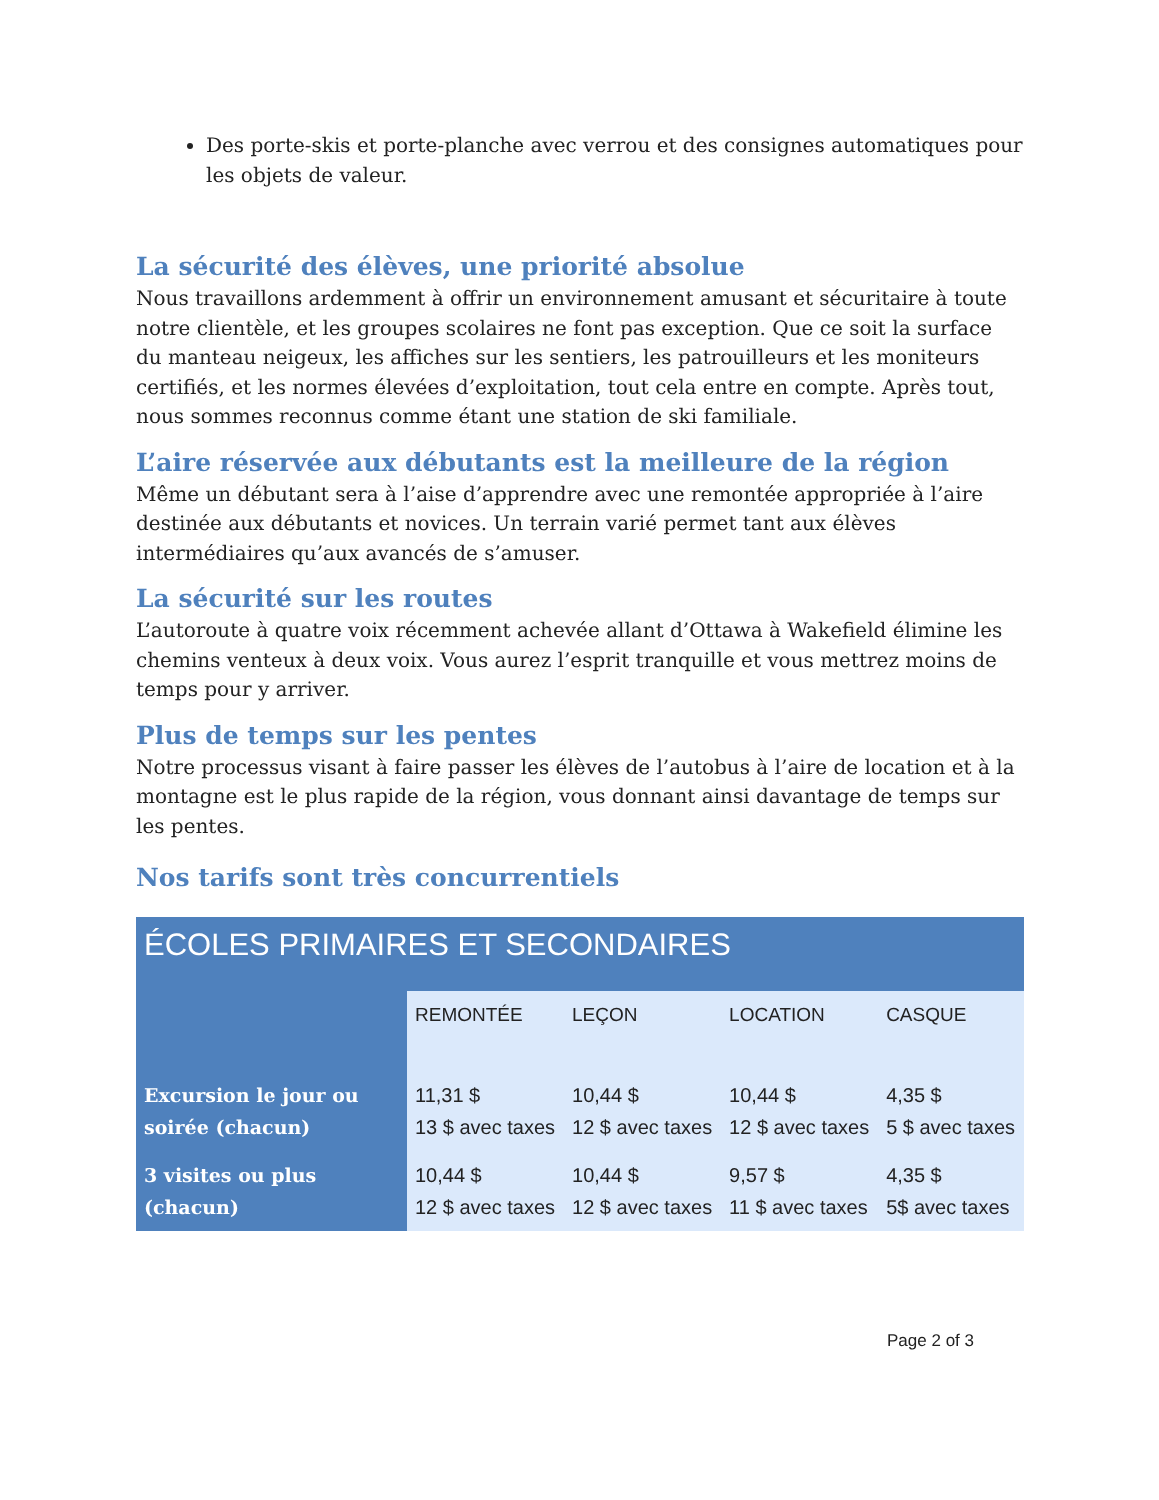Des porte-skis et porte-planche avec verrou et des consignes automatiques pour les objets de valeur.
La sécurité des élèves, une priorité absolue
Nous travaillons ardemment à offrir un environnement amusant et sécuritaire à toute notre clientèle, et les groupes scolaires ne font pas exception. Que ce soit la surface du manteau neigeux, les affiches sur les sentiers, les patrouilleurs et les moniteurs certifiés, et les normes élevées d’exploitation, tout cela entre en compte. Après tout, nous sommes reconnus comme étant une station de ski familiale.
L’aire réservée aux débutants est la meilleure de la région
Même un débutant sera à l’aise d’apprendre avec une remontée appropriée à l’aire destinée aux débutants et novices. Un terrain varié permet tant aux élèves intermédiaires qu’aux avancés de s’amuser.
La sécurité sur les routes
L’autoroute à quatre voix récemment achevée allant d’Ottawa à Wakefield élimine les chemins venteux à deux voix. Vous aurez l’esprit tranquille et vous mettrez moins de temps pour y arriver.
Plus de temps sur les pentes
Notre processus visant à faire passer les élèves de l’autobus à l’aire de location et à la montagne est le plus rapide de la région, vous donnant ainsi davantage de temps sur les pentes.
Nos tarifs sont très concurrentiels
| ÉCOLES PRIMAIRES ET SECONDAIRES | | | | |
| --- | --- | --- | --- | --- |
| | REMONTÉE | LEÇON | LOCATION | CASQUE |
| Excursion le jour ou soirée (chacun) | 11,31 $ 13 $ avec taxes | 10,44 $ 12 $ avec taxes | 10,44 $ 12 $ avec taxes | 4,35 $ 5 $ avec taxes |
| 3 visites ou plus (chacun) | 10,44 $ 12 $ avec taxes | 10,44 $ 12 $ avec taxes | 9,57 $ 11 $ avec taxes | 4,35 $ 5$ avec taxes |
Page 2 of 3